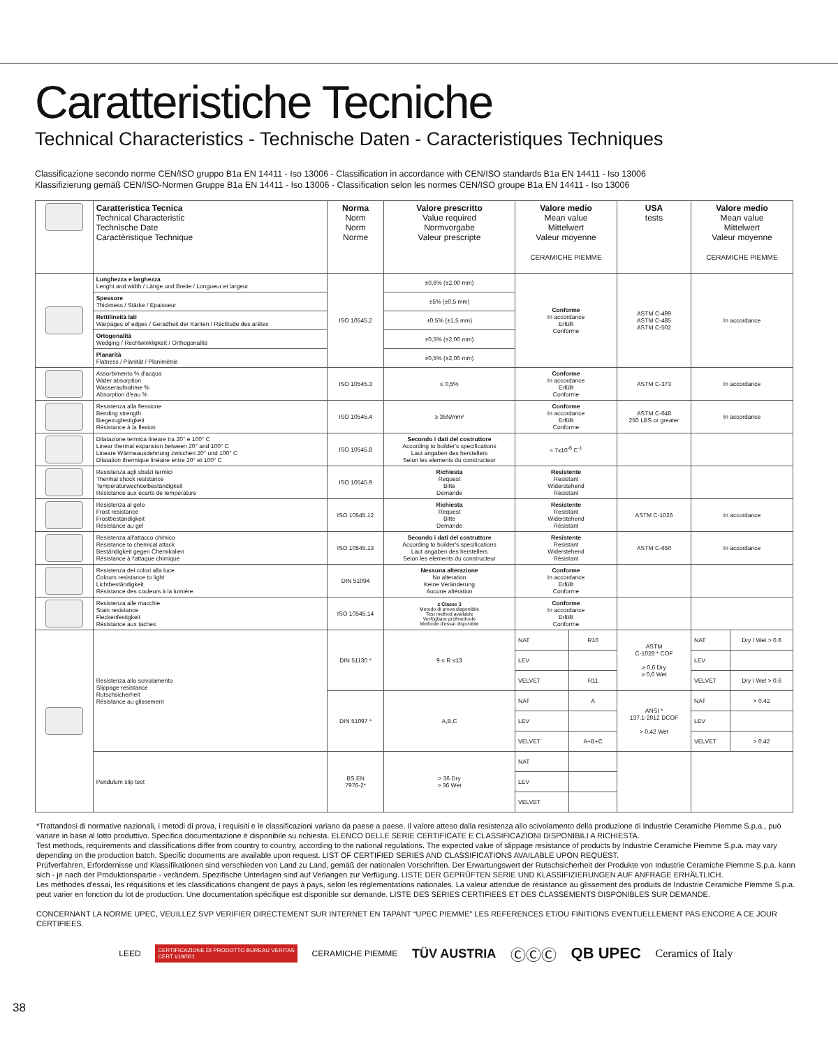Caratteristiche Tecniche
Technical Characteristics - Technische Daten - Caracteristiques Techniques
Classificazione secondo norme CEN/ISO gruppo B1a EN 14411 - Iso 13006 - Classification in accordance with CEN/ISO standards B1a EN 14411 - Iso 13006
Klassifizierung gemäß CEN/ISO-Normen Gruppe B1a EN 14411 - Iso 13006 - Classification selon les normes CEN/ISO groupe B1a EN 14411 - Iso 13006
| | Caratteristica Tecnica Technical Characteristic Technische Date Caractéristique Technique | Norma Norm Norm Norme | Valore prescritto Value required Normvorgabe Valeur prescripte | Valore medio Mean value Mittelwert Valeur moyenne CERAMICHE PIEMME | | USA tests | Valore medio Mean value Mittelwert Valeur moyenne CERAMICHE PIEMME | |
| --- | --- | --- | --- | --- | --- | --- | --- | --- |
| | Lunghezza e larghezza Lenght and width / Länge und Breite / Longueur et largeur | ISO 10545.2 | ±0,6% (±2,00 mm) | Conforme In accordance Erfüllt Conforme | | ASTM C-499 ASTM C-485 ASTM C-502 | In accordance | |
| | Spessore Thickness / Stärke / Epaisseur | | ±5% (±0,5 mm) | | | | | |
| | Rettilineità lati Warpages of edges / Geradheit der Kanten / Réctitude des arêtes | | ±0,5% (±1,5 mm) | | | | | |
| | Ortogonalità Wedging / Rechtwinkligkeit / Orthogonalité | | ±0,5% (±2,00 mm) | | | | | |
| | Planarità Flatness / Planität / Planimétrie | | ±0,5% (±2,00 mm) | | | | | |
| | Assorbimento % d'acqua Water absorption Wasseraufnahme % Absorption d'eau % | ISO 10545.3 | ≤ 0,5% | Conforme In accordance Erfüllt Conforme | | ASTM C-373 | In accordance | |
| | Resistenza alla flessione Bending strength Biegezugfestigkeit Résistance à la flexion | ISO 10545.4 | ≥ 35N/mm² | Conforme In accordance Erfüllt Conforme | | ASTM C-648 250 LBS or greater | In accordance | |
| | Dilatazione termica lineare tra 20° e 100° C Linear thermal expansion between 20° and 100° C Lineare Wärmeausdehnung zwischen 20° und 100° C Dilatation thermique linéaire entre 20° et 100° C | ISO 10545.8 | Secondo i dati del costruttore According to builder's specifications Laut angaben des herstellers Selon les elements du constructeur | ≈ 7x10<sup>-6</sup> C<sup>-1</sup> | | | | |
| | Resistenza agli sbalzi termici Thermal shock resistance Temperaturwechselbeständigkeit Résistance aux écarts de température | ISO 10545.9 | Richiesta Request Bitte Demande | Resistente Resistant Widerstehend Résistant | | | | |
| | Resistenza al gelo Frost resistance Frostbeständigkeit Résistance au gel | ISO 10545.12 | Richiesta Request Bitte Demande | Resistente Resistant Widerstehend Résistant | | ASTM C-1026 | In accordance | |
| | Resistenza all'attacco chimico Resistance to chemical attack Beständigkeit gegen Chemikalien Résistance à l'attaque chimique | ISO 10545.13 | Secondo i dati del costruttore According to builder's specifications Laut angaben des herstellers Selon les elements du constructeur | Resistente Resistant Widerstehend Résistant | | ASTM C-650 | In accordance | |
| | Resistenza dei colori alla luce Colours resistance to light Lichtbeständigkeit Résistance des couleurs à la lumière | DIN 51094 | Nessuna alterazione No alteration Keine Veränderung Aucune altération | Conforme In accordance Erfüllt Conforme | | | | |
| | Resistenza alle macchie Stain resistance Fleckenfestigkeit Résistance aux taches | ISO 10545.14 | ≥ Classe 3 Metodo di prova disponibile Test method available Verfügbare prüfmethode Methode d'essai disponible | Conforme In accordance Erfüllt Conforme | | | | |
| | Resistenza allo scivolamento Slippage resistance Rutschsicherheit Résistance au glissement | DIN 51130 * | 9 ≤ R ≤13 | NAT | R10 | ASTM C-1028 * COF ≥ 0,6 Dry ≥ 0,6 Wet | NAT | Dry / Wet > 0.6 |
| | | | | LEV | | | LEV | |
| | | | | VELVET | R11 | | VELVET | Dry / Wet > 0.6 |
| | | DIN 51097 * | A,B,C | NAT | A | ANSI * 137.1-2012 DCOF > 0,42 Wet | NAT | > 0.42 |
| | | | | LEV | | | LEV | |
| | | | | VELVET | A+B+C | | VELVET | > 0.42 |
| | Pendulum slip test | BS EN 7976-2* | > 36 Dry > 36 Wet | NAT | | | | |
| | | | | LEV | | | | |
| | | | | VELVET | | | | |
*Trattandosi di normative nazionali, i metodi di prova, i requisiti e le classificazioni variano da paese a paese. Il valore atteso dalla resistenza allo scivolamento della produzione di Industrie Ceramiche Piemme S.p.a., può variare in base al lotto produttivo. Specifica documentazione è disponibile su richiesta. ELENCO DELLE SERIE CERTIFICATE E CLASSIFICAZIONI DISPONIBILI A RICHIESTA.
Test methods, requirements and classifications differ from country to country, according to the national regulations. The expected value of slippage resistance of products by Industrie Ceramiche Piemme S.p.a. may vary depending on the production batch. Specific documents are available upon request. LIST OF CERTIFIED SERIES AND CLASSIFICATIONS AVAILABLE UPON REQUEST.
Prüfverfahren, Erfordernisse und Klassifikationen sind verschieden von Land zu Land, gemäß der nationalen Vorschriften. Der Erwartungswert der Rutschsicherheit der Produkte von Industrie Ceramiche Piemme S.p.a. kann sich - je nach der Produktionspartie - verändern. Spezifische Unterlagen sind auf Verlangen zur Verfügung. LISTE DER GEPRÜFTEN SERIE UND KLASSIFIZIERUNGEN AUF ANFRAGE ERHÄLTLICH.
Les méthodes d'essai, les réquisitions et les classifications changent de pays à pays, selon les réglementations nationales. La valeur attendue de résistance au glissement des produits de Industrie Ceramiche Piemme S.p.a. peut varier en fonction du lot de production. Une documentation spécifique est disponible sur demande. LISTE DES SERIES CERTIFIEES ET DES CLASSEMENTS DISPONIBLES SUR DEMANDE.
CONCERNANT LA NORME UPEC, VEUILLEZ SVP VERIFIER DIRECTEMENT SUR INTERNET EN TAPANT “UPEC PIEMME” LES REFERENCES ET/OU FINITIONS EVENTUELLEMENT PAS ENCORE A CE JOUR CERTIFIEES.
LEED CERTIFICAZIONE DI PRODOTTO BUREAU VERITAS
CERT #19/001 CERAMICHE PIEMME TÜV AUSTRIA ⒸⒸⒸ QB UPEC Ceramics of Italy
38